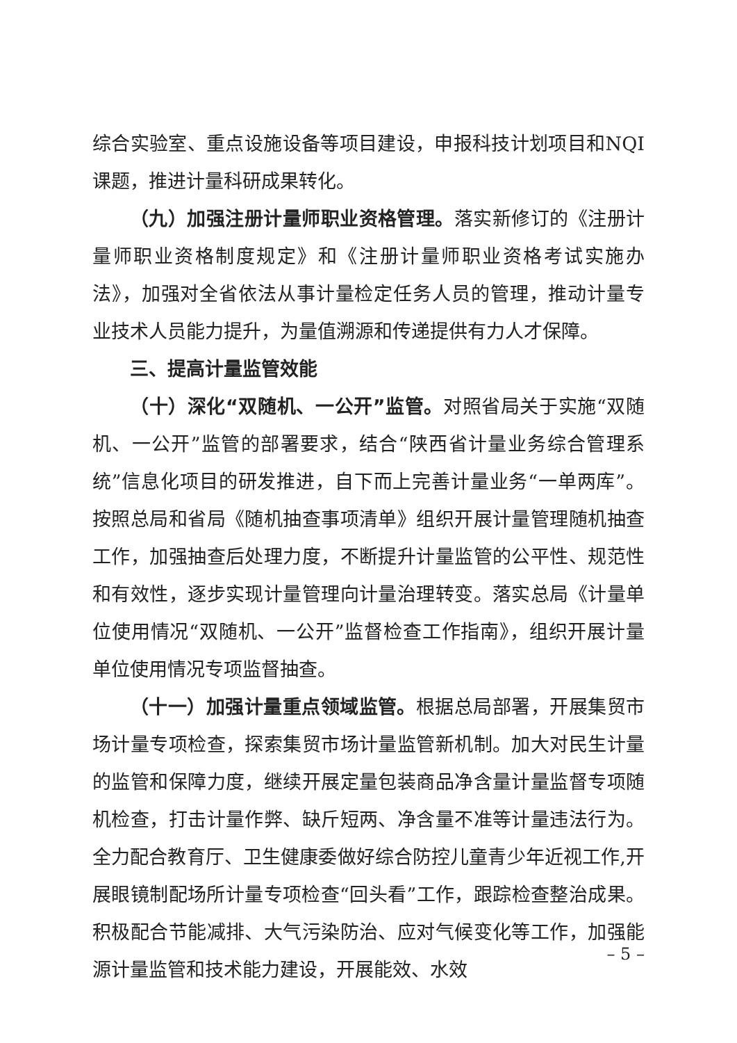综合实验室、重点设施设备等项目建设，申报科技计划项目和NQI课题，推进计量科研成果转化。
（九）加强注册计量师职业资格管理。落实新修订的《注册计量师职业资格制度规定》和《注册计量师职业资格考试实施办法》，加强对全省依法从事计量检定任务人员的管理，推动计量专业技术人员能力提升，为量值溯源和传递提供有力人才保障。
三、提高计量监管效能
（十）深化“双随机、一公开”监管。对照省局关于实施“双随机、一公开”监管的部署要求，结合“陕西省计量业务综合管理系统”信息化项目的研发推进，自下而上完善计量业务“一单两库”。按照总局和省局《随机抽查事项清单》组织开展计量管理随机抽查工作，加强抽查后处理力度，不断提升计量监管的公平性、规范性和有效性，逐步实现计量管理向计量治理转变。落实总局《计量单位使用情况“双随机、一公开”监督检查工作指南》，组织开展计量单位使用情况专项监督抽查。
（十一）加强计量重点领域监管。根据总局部署，开展集贸市场计量专项检查，探索集贸市场计量监管新机制。加大对民生计量的监管和保障力度，继续开展定量包装商品净含量计量监督专项随机检查，打击计量作弊、缺斤短两、净含量不准等计量违法行为。全力配合教育厅、卫生健康委做好综合防控儿童青少年近视工作,开展眼镜制配场所计量专项检查“回头看”工作，跟踪检查整治成果。积极配合节能减排、大气污染防治、应对气候变化等工作，加强能源计量监管和技术能力建设，开展能效、水效
– 5 –